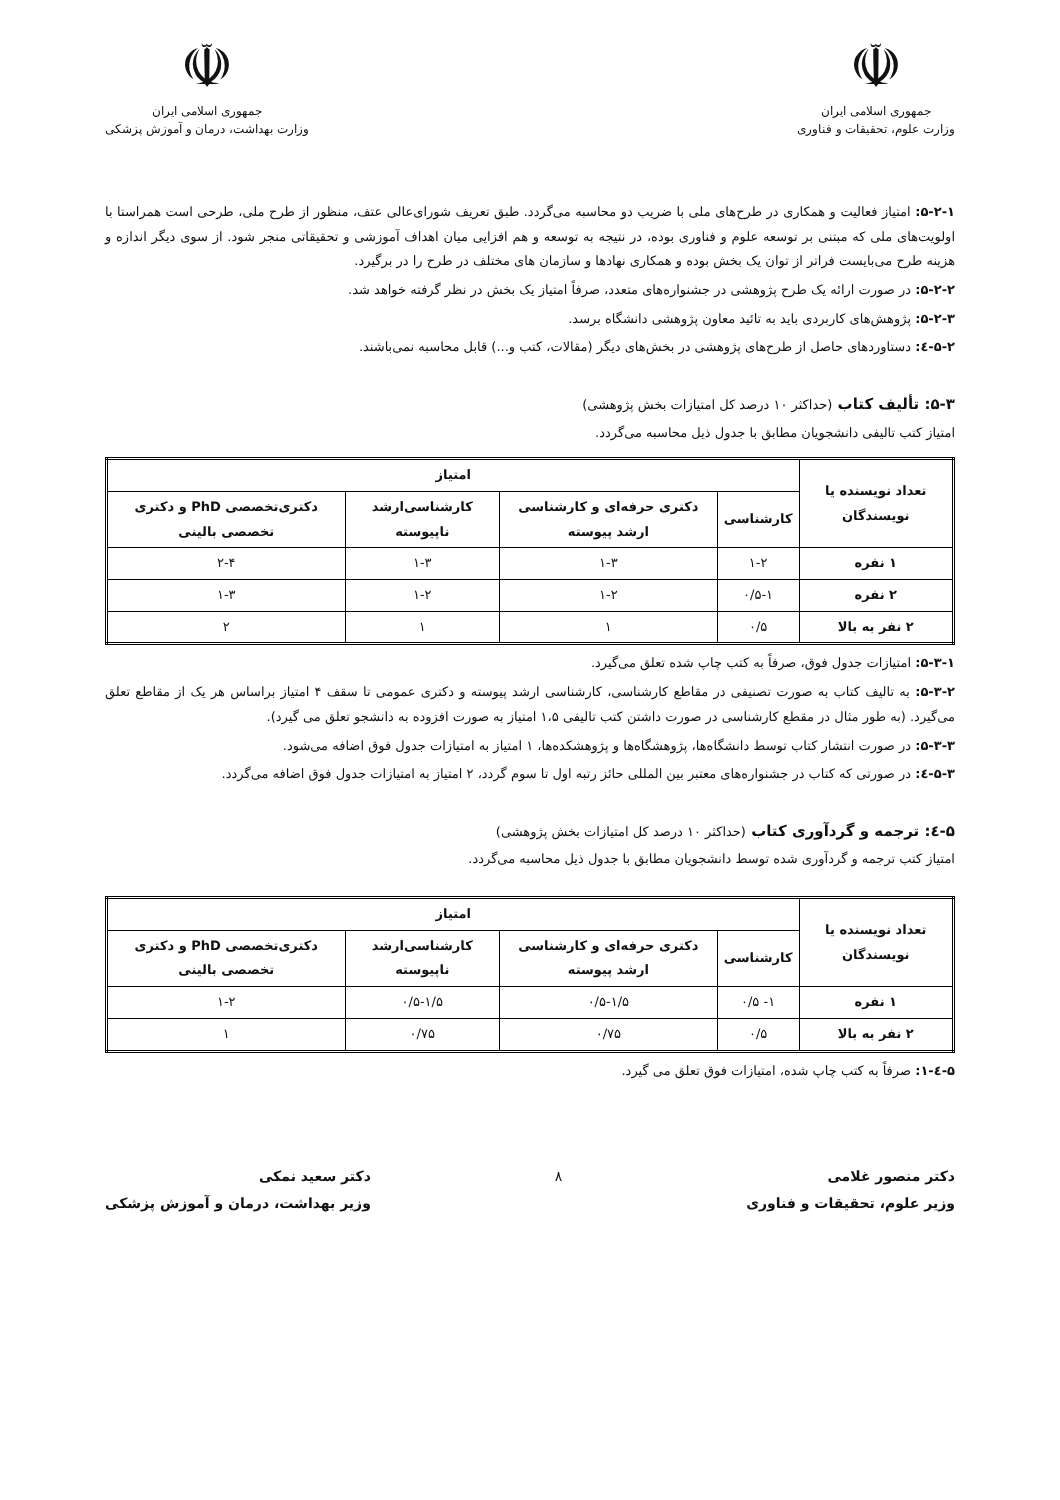☫
جمهوری اسلامی ایران
وزارت علوم، تحقیقات و فناوری
☫
جمهوری اسلامی ایران
وزارت بهداشت، درمان و آموزش پزشکی
۵-۲-۱: امتیاز فعالیت و همکاری در طرح‌های ملی با ضریب دو محاسبه می‌گردد. طبق تعریف شورای‌عالی عتف، منظور از طرح ملی، طرحی است همراستا با اولویت‌های ملی که مبتنی بر توسعه علوم و فناوری بوده، در نتیجه به توسعه و هم افزایی میان اهداف آموزشی و تحقیقاتی منجر شود. از سوی دیگر اندازه و هزینه طرح می‌بایست فراتر از توان یک بخش بوده و همکاری نهادها و سازمان های مختلف در طرح را در برگیرد.
۵-۲-۲: در صورت ارائه یک طرح پژوهشی در جشنواره‌های متعدد، صرفاً امتیاز یک بخش در نظر گرفته خواهد شد.
۵-۲-۳: پژوهش‌های کاربردی باید به تائید معاون پژوهشی دانشگاه برسد.
۵-۲-٤: دستاوردهای حاصل از طرح‌های پژوهشی در بخش‌های دیگر (مقالات، کتب و...) قابل محاسبه نمی‌باشند.
۵-۳: تألیف کتاب (حداکثر ۱۰ درصد کل امتیازات بخش پژوهشی)
امتیاز کتب تالیفی دانشجویان مطابق با جدول ذیل محاسبه می‌گردد.
| تعداد نویسنده یا نویسندگان | امتیاز | | | |
| --- | --- | --- | --- | --- |
| | کارشناسی | دکتری حرفه‌ای و کارشناسی ارشد پیوسته | کارشناسی‌ارشد ناپیوسته | دکتری‌تخصصی PhD و دکتری تخصصی بالینی |
| ۱ نفره | ۱-۲ | ۱-۳ | ۱-۳ | ۲-۴ |
| ۲ نفره | ۰/۵-۱ | ۱-۲ | ۱-۲ | ۱-۳ |
| ۲ نفر به بالا | ۰/۵ | ۱ | ۱ | ۲ |
۵-۳-۱: امتیازات جدول فوق، صرفاً به کتب چاپ شده تعلق می‌گیرد.
۵-۳-۲: به تالیف کتاب به صورت تصنیفی در مقاطع کارشناسی، کارشناسی ارشد پیوسته و دکتری عمومی تا سقف ۴ امتیاز براساس هر یک از مقاطع تعلق می‌گیرد. (به طور مثال در مقطع کارشناسی در صورت داشتن کتب تالیفی ۱،۵ امتیاز به صورت افزوده به دانشجو تعلق می گیرد).
۵-۳-۳: در صورت انتشار کتاب توسط دانشگاه‌ها، پژوهشگاه‌ها و پژوهشکده‌ها، ۱ امتیاز به امتیازات جدول فوق اضافه می‌شود.
۵-۳-٤: در صورتی که کتاب در جشنواره‌های معتبر بین المللی حائز رتبه اول تا سوم گردد، ۲ امتیاز به امتیازات جدول فوق اضافه می‌گردد.
۵-٤: ترجمه و گردآوری کتاب (حداکثر ۱۰ درصد کل امتیازات بخش پژوهشی)
امتیاز کتب ترجمه و گردآوری شده توسط دانشجویان مطابق با جدول ذیل محاسبه می‌گردد.
| تعداد نویسنده یا نویسندگان | امتیاز | | | |
| --- | --- | --- | --- | --- |
| | کارشناسی | دکتری حرفه‌ای و کارشناسی ارشد پیوسته | کارشناسی‌ارشد ناپیوسته | دکتری‌تخصصی PhD و دکتری تخصصی بالینی |
| ۱ نفره | ۱- ۰/۵ | ۰/۵-۱/۵ | ۰/۵-۱/۵ | ۱-۲ |
| ۲ نفر به بالا | ۰/۵ | ۰/۷۵ | ۰/۷۵ | ۱ |
۵-٤-۱: صرفاً به کتب چاپ شده، امتیازات فوق تعلق می گیرد.
دکتر منصور غلامی
وزیر علوم، تحقیقات و فناوری
۸ دکتر سعید نمکی
وزیر بهداشت، درمان و آموزش پزشکی